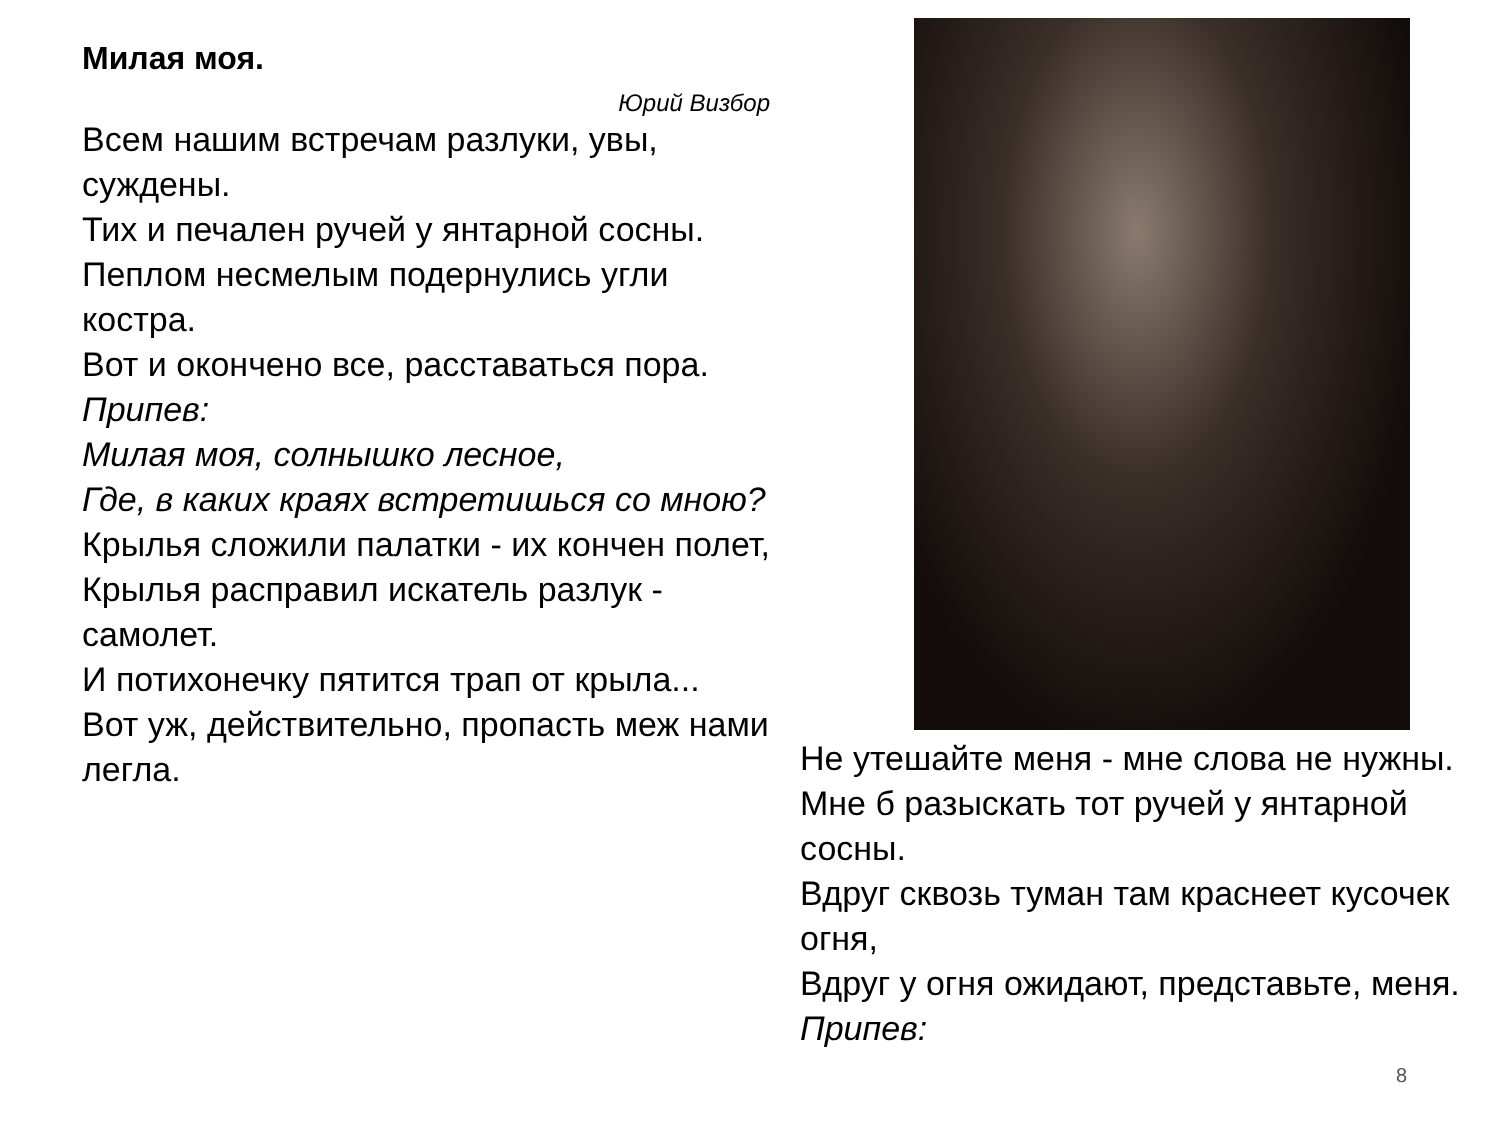Милая моя.
Юрий Визбор
Всем нашим встречам разлуки, увы, суждены.
Тих и печален ручей у янтарной сосны.
Пеплом несмелым подернулись угли костра.
Вот и окончено все, расставаться пора.
Припев:
Милая моя, солнышко лесное,
Где, в каких краях встретишься со мною?
Крылья сложили палатки - их кончен полет,
Крылья расправил искатель разлук - самолет.
И потихонечку пятится трап от крыла...
Вот уж, действительно, пропасть меж нами легла.
Не утешайте меня - мне слова не нужны.
Мне б разыскать тот ручей у янтарной сосны.
Вдруг сквозь туман там краснеет кусочек огня,
Вдруг у огня ожидают, представьте, меня.
Припев:
8